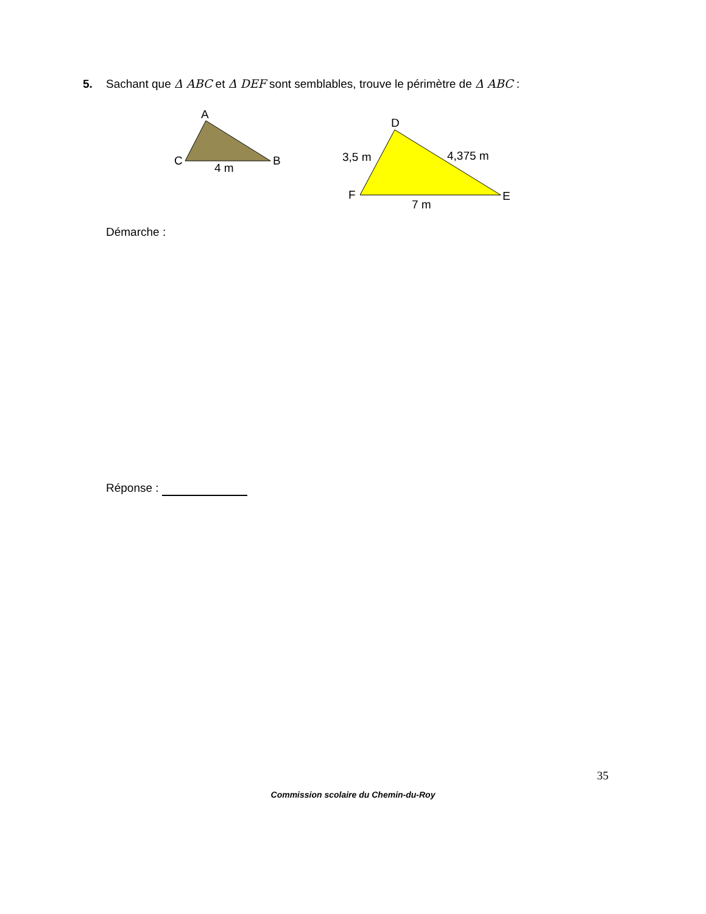5. Sachant que Δ ABC et Δ DEF sont semblables, trouve le périmètre de Δ ABC :
A
C
B
4 m
D
F
E
3,5 m
4,375 m
7 m
Démarche :
Réponse :
35
Commission scolaire du Chemin-du-Roy